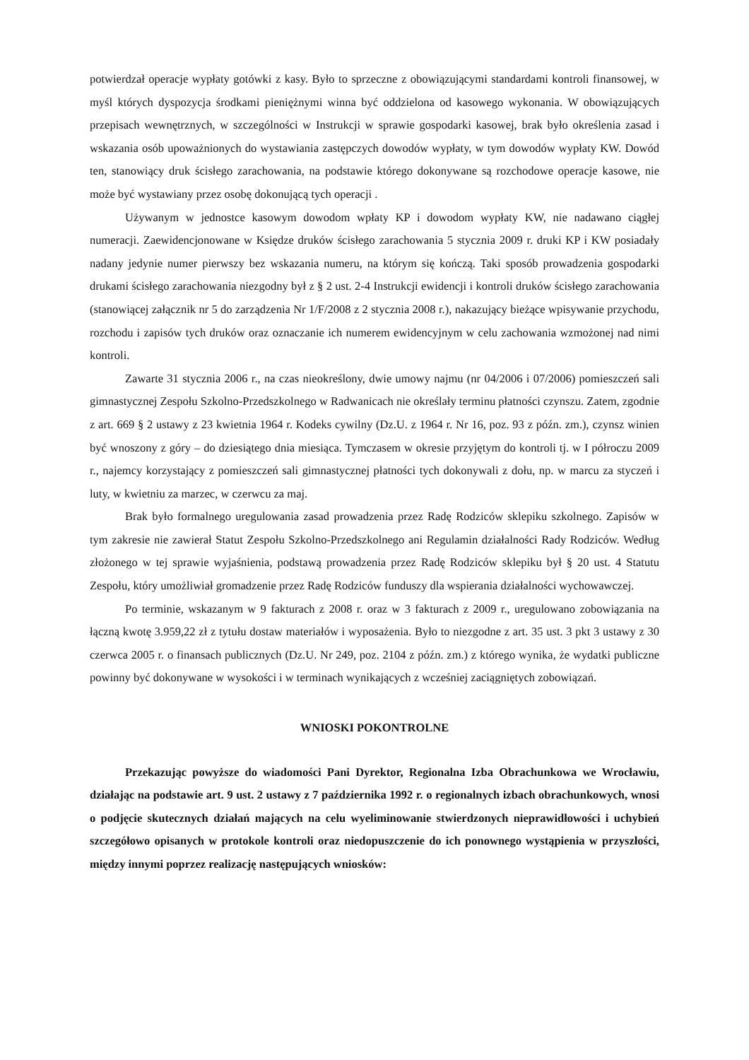potwierdzał operacje wypłaty gotówki z kasy. Było to sprzeczne z obowiązującymi standardami kontroli finansowej, w myśl których dyspozycja środkami pieniężnymi winna być oddzielona od kasowego wykonania. W obowiązujących przepisach wewnętrznych, w szczególności w Instrukcji w sprawie gospodarki kasowej, brak było określenia zasad i wskazania osób upoważnionych do wystawiania zastępczych dowodów wypłaty, w tym dowodów wypłaty KW. Dowód ten, stanowiący druk ścisłego zarachowania, na podstawie którego dokonywane są rozchodowe operacje kasowe, nie może być wystawiany przez osobę dokonującą tych operacji .
Używanym w jednostce kasowym dowodom wpłaty KP i dowodom wypłaty KW, nie nadawano ciągłej numeracji. Zaewidencjonowane w Księdze druków ścisłego zarachowania 5 stycznia 2009 r. druki KP i KW posiadały nadany jedynie numer pierwszy bez wskazania numeru, na którym się kończą. Taki sposób prowadzenia gospodarki drukami ścisłego zarachowania niezgodny był z § 2 ust. 2-4 Instrukcji ewidencji i kontroli druków ścisłego zarachowania (stanowiącej załącznik nr 5 do zarządzenia Nr 1/F/2008 z 2 stycznia 2008 r.), nakazujący bieżące wpisywanie przychodu, rozchodu i zapisów tych druków oraz oznaczanie ich numerem ewidencyjnym w celu zachowania wzmożonej nad nimi kontroli.
Zawarte 31 stycznia 2006 r., na czas nieokreślony, dwie umowy najmu (nr 04/2006 i 07/2006) pomieszczeń sali gimnastycznej Zespołu Szkolno-Przedszkolnego w Radwanicach nie określały terminu płatności czynszu. Zatem, zgodnie z art. 669 § 2 ustawy z 23 kwietnia 1964 r. Kodeks cywilny (Dz.U. z 1964 r. Nr 16, poz. 93 z późn. zm.), czynsz winien być wnoszony z góry – do dziesiątego dnia miesiąca. Tymczasem w okresie przyjętym do kontroli tj. w I półroczu 2009 r., najemcy korzystający z pomieszczeń sali gimnastycznej płatności tych dokonywali z dołu, np. w marcu za styczeń i luty, w kwietniu za marzec, w czerwcu za maj.
Brak było formalnego uregulowania zasad prowadzenia przez Radę Rodziców sklepiku szkolnego. Zapisów w tym zakresie nie zawierał Statut Zespołu Szkolno-Przedszkolnego ani Regulamin działalności Rady Rodziców. Według złożonego w tej sprawie wyjaśnienia, podstawą prowadzenia przez Radę Rodziców sklepiku był § 20 ust. 4 Statutu Zespołu, który umożliwiał gromadzenie przez Radę Rodziców funduszy dla wspierania działalności wychowawczej.
Po terminie, wskazanym w 9 fakturach z 2008 r. oraz w 3 fakturach z 2009 r., uregulowano zobowiązania na łączną kwotę 3.959,22 zł z tytułu dostaw materiałów i wyposażenia. Było to niezgodne z art. 35 ust. 3 pkt 3 ustawy z 30 czerwca 2005 r. o finansach publicznych (Dz.U. Nr 249, poz. 2104 z późn. zm.) z którego wynika, że wydatki publiczne powinny być dokonywane w wysokości i w terminach wynikających z wcześniej zaciągniętych zobowiązań.
WNIOSKI POKONTROLNE
Przekazując powyższe do wiadomości Pani Dyrektor, Regionalna Izba Obrachunkowa we Wrocławiu, działając na podstawie art. 9 ust. 2 ustawy z 7 października 1992 r. o regionalnych izbach obrachunkowych, wnosi o podjęcie skutecznych działań mających na celu wyeliminowanie stwierdzonych nieprawidłowości i uchybień szczegółowo opisanych w protokole kontroli oraz niedopuszczenie do ich ponownego wystąpienia w przyszłości, między innymi poprzez realizację następujących wniosków: